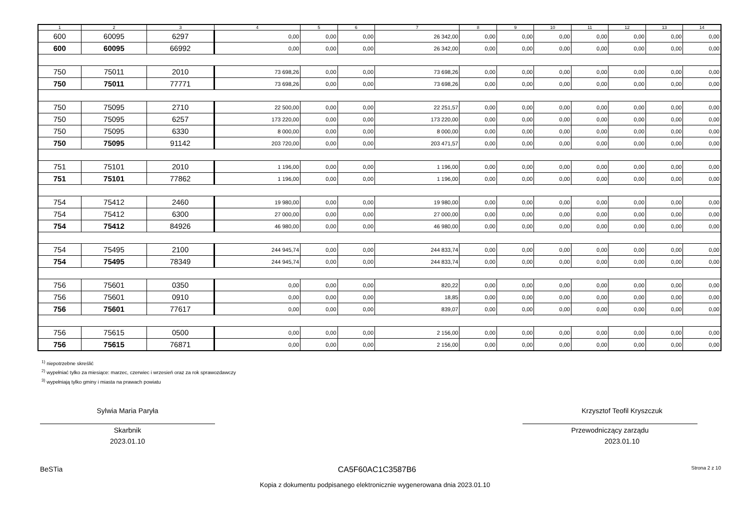| 1 | 2 | 3 | 4 | 5 | 6 | 7 | 8 | 9 | 10 | 11 | 12 | 13 | 14 |
| --- | --- | --- | --- | --- | --- | --- | --- | --- | --- | --- | --- | --- | --- |
| 600 | 60095 | 6297 | 0,00 | 0,00 | 0,00 | 26 342,00 | 0,00 | 0,00 | 0,00 | 0,00 | 0,00 | 0,00 | 0,00 |
| 600 | 60095 | 66992 | 0,00 | 0,00 | 0,00 | 26 342,00 | 0,00 | 0,00 | 0,00 | 0,00 | 0,00 | 0,00 | 0,00 |
| 750 | 75011 | 2010 | 73 698,26 | 0,00 | 0,00 | 73 698,26 | 0,00 | 0,00 | 0,00 | 0,00 | 0,00 | 0,00 | 0,00 |
| 750 | 75011 | 77771 | 73 698,26 | 0,00 | 0,00 | 73 698,26 | 0,00 | 0,00 | 0,00 | 0,00 | 0,00 | 0,00 | 0,00 |
| 750 | 75095 | 2710 | 22 500,00 | 0,00 | 0,00 | 22 251,57 | 0,00 | 0,00 | 0,00 | 0,00 | 0,00 | 0,00 | 0,00 |
| 750 | 75095 | 6257 | 173 220,00 | 0,00 | 0,00 | 173 220,00 | 0,00 | 0,00 | 0,00 | 0,00 | 0,00 | 0,00 | 0,00 |
| 750 | 75095 | 6330 | 8 000,00 | 0,00 | 0,00 | 8 000,00 | 0,00 | 0,00 | 0,00 | 0,00 | 0,00 | 0,00 | 0,00 |
| 750 | 75095 | 91142 | 203 720,00 | 0,00 | 0,00 | 203 471,57 | 0,00 | 0,00 | 0,00 | 0,00 | 0,00 | 0,00 | 0,00 |
| 751 | 75101 | 2010 | 1 196,00 | 0,00 | 0,00 | 1 196,00 | 0,00 | 0,00 | 0,00 | 0,00 | 0,00 | 0,00 | 0,00 |
| 751 | 75101 | 77862 | 1 196,00 | 0,00 | 0,00 | 1 196,00 | 0,00 | 0,00 | 0,00 | 0,00 | 0,00 | 0,00 | 0,00 |
| 754 | 75412 | 2460 | 19 980,00 | 0,00 | 0,00 | 19 980,00 | 0,00 | 0,00 | 0,00 | 0,00 | 0,00 | 0,00 | 0,00 |
| 754 | 75412 | 6300 | 27 000,00 | 0,00 | 0,00 | 27 000,00 | 0,00 | 0,00 | 0,00 | 0,00 | 0,00 | 0,00 | 0,00 |
| 754 | 75412 | 84926 | 46 980,00 | 0,00 | 0,00 | 46 980,00 | 0,00 | 0,00 | 0,00 | 0,00 | 0,00 | 0,00 | 0,00 |
| 754 | 75495 | 2100 | 244 945,74 | 0,00 | 0,00 | 244 833,74 | 0,00 | 0,00 | 0,00 | 0,00 | 0,00 | 0,00 | 0,00 |
| 754 | 75495 | 78349 | 244 945,74 | 0,00 | 0,00 | 244 833,74 | 0,00 | 0,00 | 0,00 | 0,00 | 0,00 | 0,00 | 0,00 |
| 756 | 75601 | 0350 | 0,00 | 0,00 | 0,00 | 820,22 | 0,00 | 0,00 | 0,00 | 0,00 | 0,00 | 0,00 | 0,00 |
| 756 | 75601 | 0910 | 0,00 | 0,00 | 0,00 | 18,85 | 0,00 | 0,00 | 0,00 | 0,00 | 0,00 | 0,00 | 0,00 |
| 756 | 75601 | 77617 | 0,00 | 0,00 | 0,00 | 839,07 | 0,00 | 0,00 | 0,00 | 0,00 | 0,00 | 0,00 | 0,00 |
| 756 | 75615 | 0500 | 0,00 | 0,00 | 0,00 | 2 156,00 | 0,00 | 0,00 | 0,00 | 0,00 | 0,00 | 0,00 | 0,00 |
| 756 | 75615 | 76871 | 0,00 | 0,00 | 0,00 | 2 156,00 | 0,00 | 0,00 | 0,00 | 0,00 | 0,00 | 0,00 | 0,00 |
<sup>1)</sup> niepotrzebne skreślić
<sup>2)</sup> wypełniać tylko za miesiące: marzec, czerwiec i wrzesień oraz za rok sprawozdawczy
<sup>3)</sup> wypełniają tylko gminy i miasta na prawach powiatu
Sylwia Maria Paryła
Skarbnik
2023.01.10
Krzysztof Teofil Kryszczuk
Przewodniczący zarządu
2023.01.10
BeSTia CA5F60AC1C3587B6 Strona 2 z 10
Kopia z dokumentu podpisanego elektronicznie wygenerowana dnia 2023.01.10